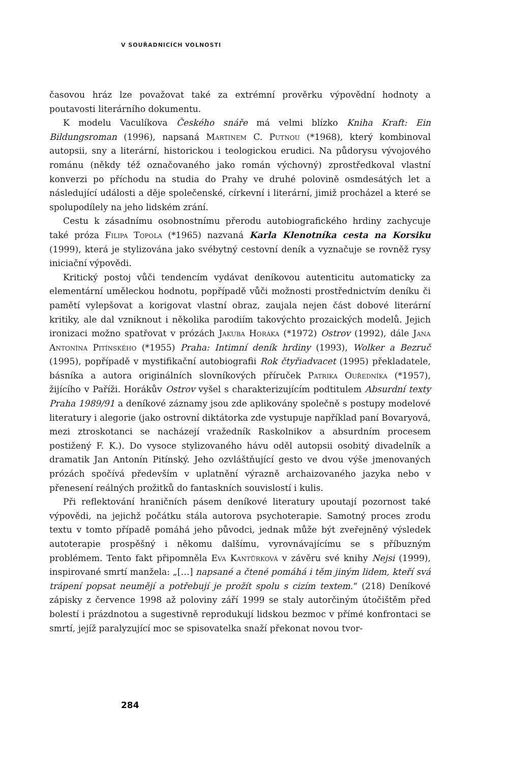V SOUŘADNICÍCH VOLNOSTI
časovou hráz lze považovat také za extrémní prověrku výpovědní hodnoty a poutavosti literárního dokumentu.
K modelu Vaculíkova Českého snáře má velmi blízko Kniha Kraft: Ein Bildungsroman (1996), napsaná Martinem C. Putnou (*1968), který kombinoval autopsii, sny a literární, historickou i teologickou erudici. Na půdorysu vývojového románu (někdy též označovaného jako román výchovný) zprostředkoval vlastní konverzi po příchodu na studia do Prahy ve druhé polovině osmdesátých let a následující události a děje společenské, církevní i literární, jimiž procházel a které se spolupodílely na jeho lidském zrání.
Cestu k zásadnímu osobnostnímu přerodu autobiografického hrdiny zachycuje také próza Filipa Topola (*1965) nazvaná Karla Klenotníka cesta na Korsiku (1999), která je stylizována jako svébytný cestovní deník a vyznačuje se rovněž rysy iniciační výpovědi.
Kritický postoj vůči tendencím vydávat deníkovou autenticitu automaticky za elementární uměleckou hodnotu, popřípadě vůči možnosti prostřednictvím deníku či pamětí vylepšovat a korigovat vlastní obraz, zaujala nejen část dobové literární kritiky, ale dal vzniknout i několika parodiím takovýchto prozaických modelů. Jejich ironizaci možno spatřovat v prózách Jakuba Horáka (*1972) Ostrov (1992), dále Jana Antonína Pitínského (*1955) Praha: Intimní deník hrdiny (1993), Wolker a Bezruč (1995), popřípadě v mystifikační autobiografii Rok čtyřiadvacet (1995) překladatele, básníka a autora originálních slovníkových příruček Patrika Ouředníka (*1957), žijícího v Paříži. Horákův Ostrov vyšel s charakterizujícím podtitulem Absurdní texty Praha 1989/91 a deníkové záznamy jsou zde aplikovány společně s postupy modelové literatury i alegorie (jako ostrovní diktátorka zde vystupuje například paní Bovaryová, mezi ztroskotanci se nacházejí vražedník Raskolnikov a absurdním procesem postižený F. K.). Do vysoce stylizovaného hávu oděl autopsii osobitý divadelník a dramatik Jan Antonín Pitínský. Jeho ozvláštňující gesto ve dvou výše jmenovaných prózách spočívá především v uplatnění výrazně archaizovaného jazyka nebo v přenesení reálných prožitků do fantaskních souvislostí i kulis.
Při reflektování hraničních pásem deníkové literatury upoutají pozornost také výpovědi, na jejichž počátku stála autorova psychoterapie. Samotný proces zrodu textu v tomto případě pomáhá jeho původci, jednak může být zveřejněný výsledek autoterapie prospěšný i někomu dalšímu, vyrovnávajícímu se s příbuzným problémem. Tento fakt připomněla Eva Kantůrková v závěru své knihy Nejsi (1999), inspirované smrtí manžela: „[…] napsané a čtené pomáhá i těm jiným lidem, kteří svá trápení popsat neumějí a potřebují je prožít spolu s cizím textem.“ (218) Deníkové zápisky z července 1998 až poloviny září 1999 se staly autorčiným útočištěm před bolestí i prázdnotou a sugestivně reprodukují lidskou bezmoc v přímé konfrontaci se smrtí, jejíž paralyzující moc se spisovatelka snaží překonat novou tvor-
284